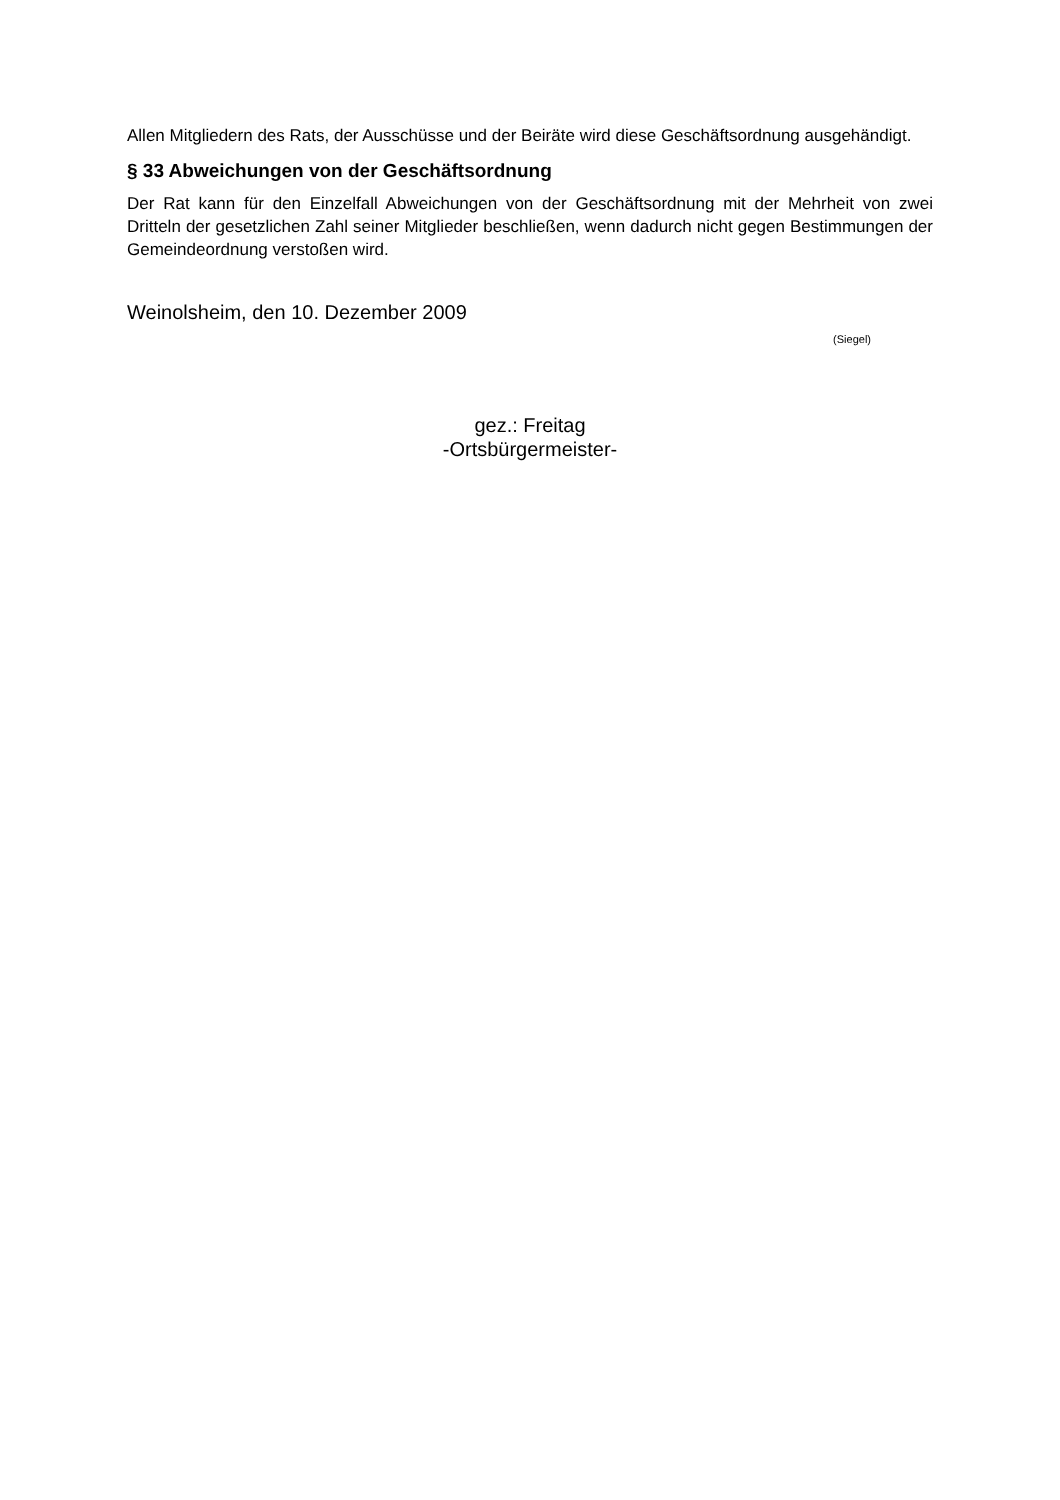Allen Mitgliedern des Rats, der Ausschüsse und der Beiräte wird diese Geschäftsordnung ausgehändigt.
§ 33 Abweichungen von der Geschäftsordnung
Der Rat kann für den Einzelfall Abweichungen von der Geschäftsordnung mit der Mehrheit von zwei Dritteln der gesetzlichen Zahl seiner Mitglieder beschließen, wenn dadurch nicht gegen Bestimmungen der Gemeindeordnung verstoßen wird.
Weinolsheim, den 10. Dezember 2009
(Siegel)
gez.: Freitag
-Ortsbürgermeister-